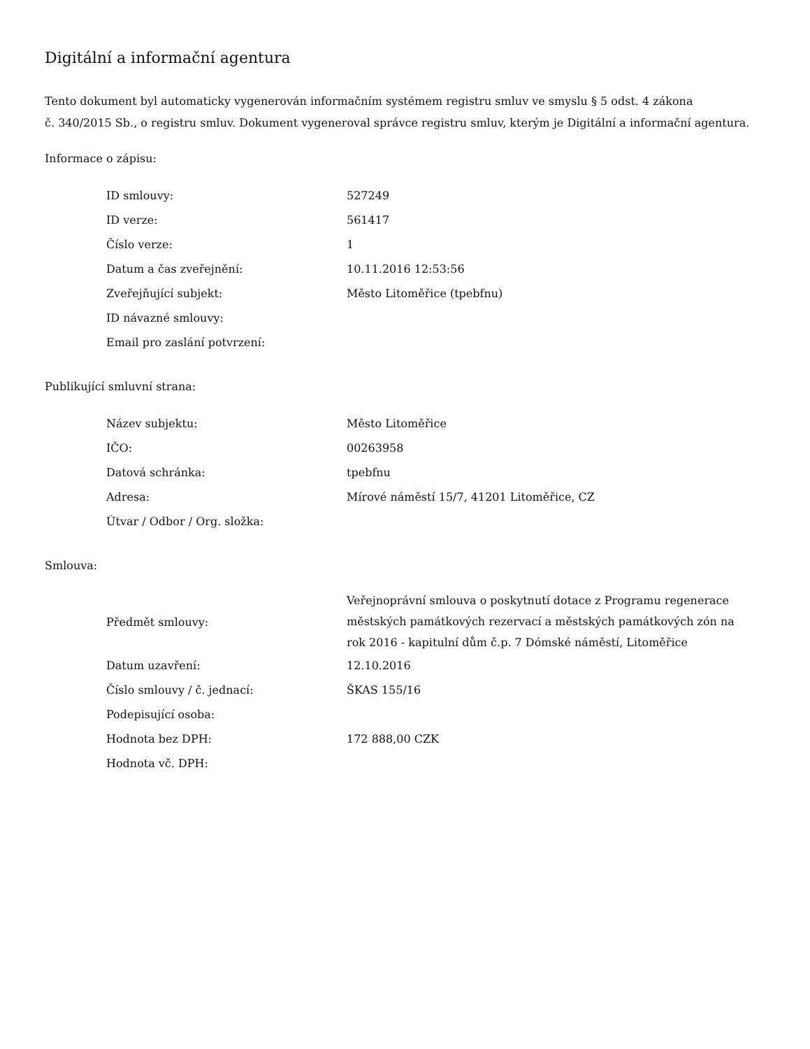Digitální a informační agentura
Tento dokument byl automaticky vygenerován informačním systémem registru smluv ve smyslu § 5 odst. 4 zákona
č. 340/2015 Sb., o registru smluv. Dokument vygeneroval správce registru smluv, kterým je Digitální a informační agentura.
Informace o zápisu:
| ID smlouvy: | 527249 |
| ID verze: | 561417 |
| Číslo verze: | 1 |
| Datum a čas zveřejnění: | 10.11.2016 12:53:56 |
| Zveřejňující subjekt: | Město Litoměřice (tpebfnu) |
| ID návazné smlouvy: | |
| Email pro zaslání potvrzení: | |
Publikující smluvní strana:
| Název subjektu: | Město Litoměřice |
| IČO: | 00263958 |
| Datová schránka: | tpebfnu |
| Adresa: | Mírové náměstí 15/7, 41201 Litoměřice, CZ |
| Útvar / Odbor / Org. složka: | |
Smlouva:
| Předmět smlouvy: | Veřejnoprávní smlouva o poskytnutí dotace z Programu regenerace městských památkových rezervací a městských památkových zón na rok 2016 - kapitulní dům č.p. 7 Dómské náměstí, Litoměřice |
| Datum uzavření: | 12.10.2016 |
| Číslo smlouvy / č. jednací: | ŠKAS 155/16 |
| Podepisující osoba: | |
| Hodnota bez DPH: | 172 888,00 CZK |
| Hodnota vč. DPH: | |